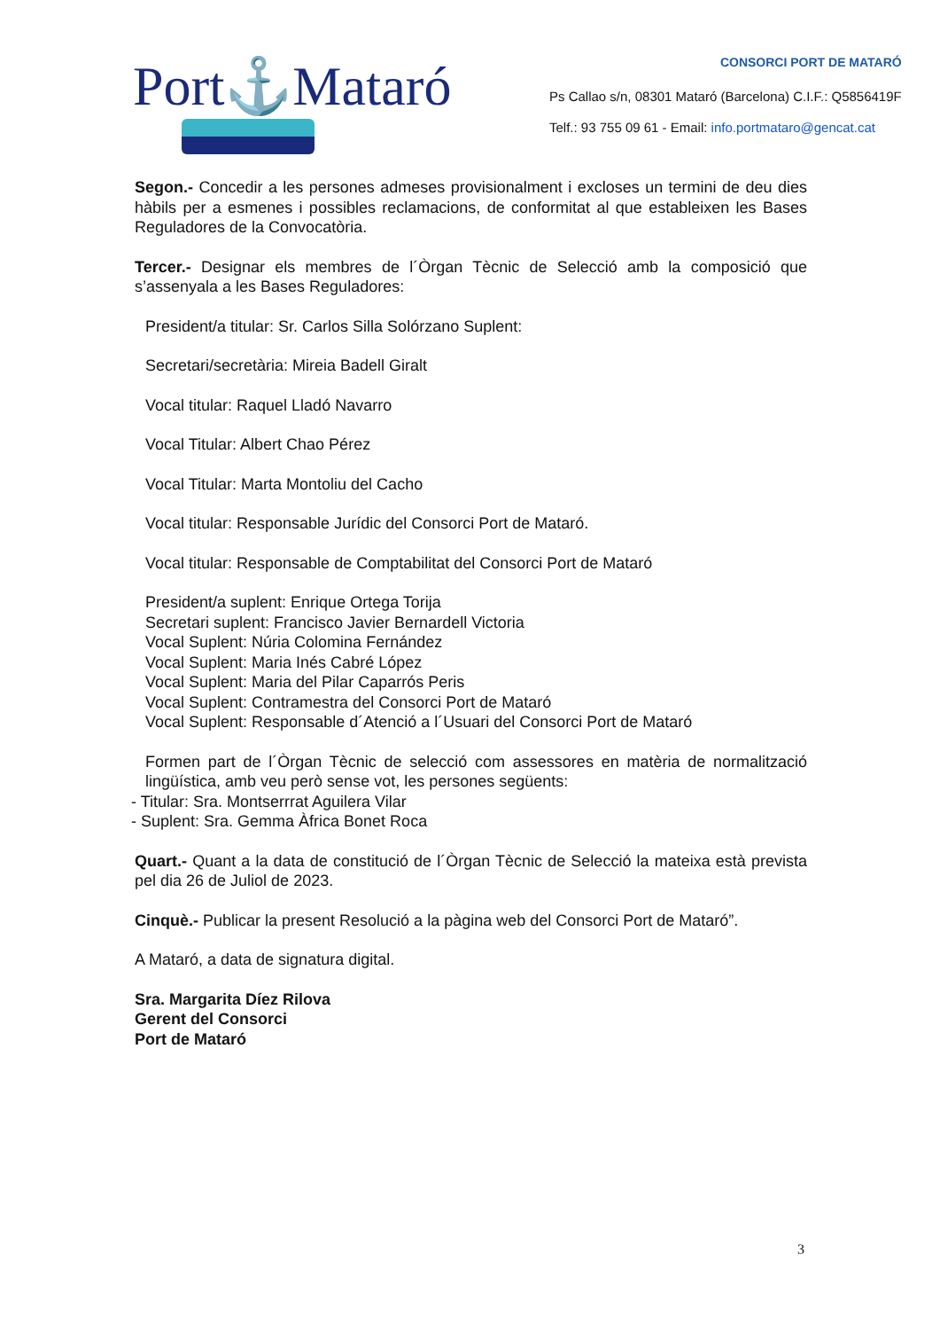Port⚓Mataró
CONSORCI PORT DE MATARÓ
Ps Callao s/n, 08301 Mataró (Barcelona) C.I.F.: Q5856419F
Telf.: 93 755 09 61 - Email: info.portmataro@gencat.cat
Segon.- Concedir a les persones admeses provisionalment i excloses un termini de deu dies hàbils per a esmenes i possibles reclamacions, de conformitat al que estableixen les Bases Reguladores de la Convocatòria.
Tercer.- Designar els membres de l´Òrgan Tècnic de Selecció amb la composició que s’assenyala a les Bases Reguladores:
President/a titular: Sr. Carlos Silla Solórzano Suplent:
Secretari/secretària: Mireia Badell Giralt
Vocal titular: Raquel Lladó Navarro
Vocal Titular: Albert Chao Pérez
Vocal Titular: Marta Montoliu del Cacho
Vocal titular: Responsable Jurídic del Consorci Port de Mataró.
Vocal titular: Responsable de Comptabilitat del Consorci Port de Mataró
President/a suplent: Enrique Ortega Torija
Secretari suplent: Francisco Javier Bernardell Victoria
Vocal Suplent: Núria Colomina Fernández
Vocal Suplent: Maria Inés Cabré López
Vocal Suplent: Maria del Pilar Caparrós Peris
Vocal Suplent: Contramestra del Consorci Port de Mataró
Vocal Suplent: Responsable d´Atenció a l´Usuari del Consorci Port de Mataró
Formen part de l´Òrgan Tècnic de selecció com assessores en matèria de normalització lingüística, amb veu però sense vot, les persones següents:
- Titular: Sra. Montserrrat Aguilera Vilar
- Suplent: Sra. Gemma Àfrica Bonet Roca
Quart.- Quant a la data de constitució de l´Òrgan Tècnic de Selecció la mateixa està prevista pel dia 26 de Juliol de 2023.
Cinquè.- Publicar la present Resolució a la pàgina web del Consorci Port de Mataró”.
A Mataró, a data de signatura digital.
Sra. Margarita Díez Rilova
Gerent del Consorci
Port de Mataró
3